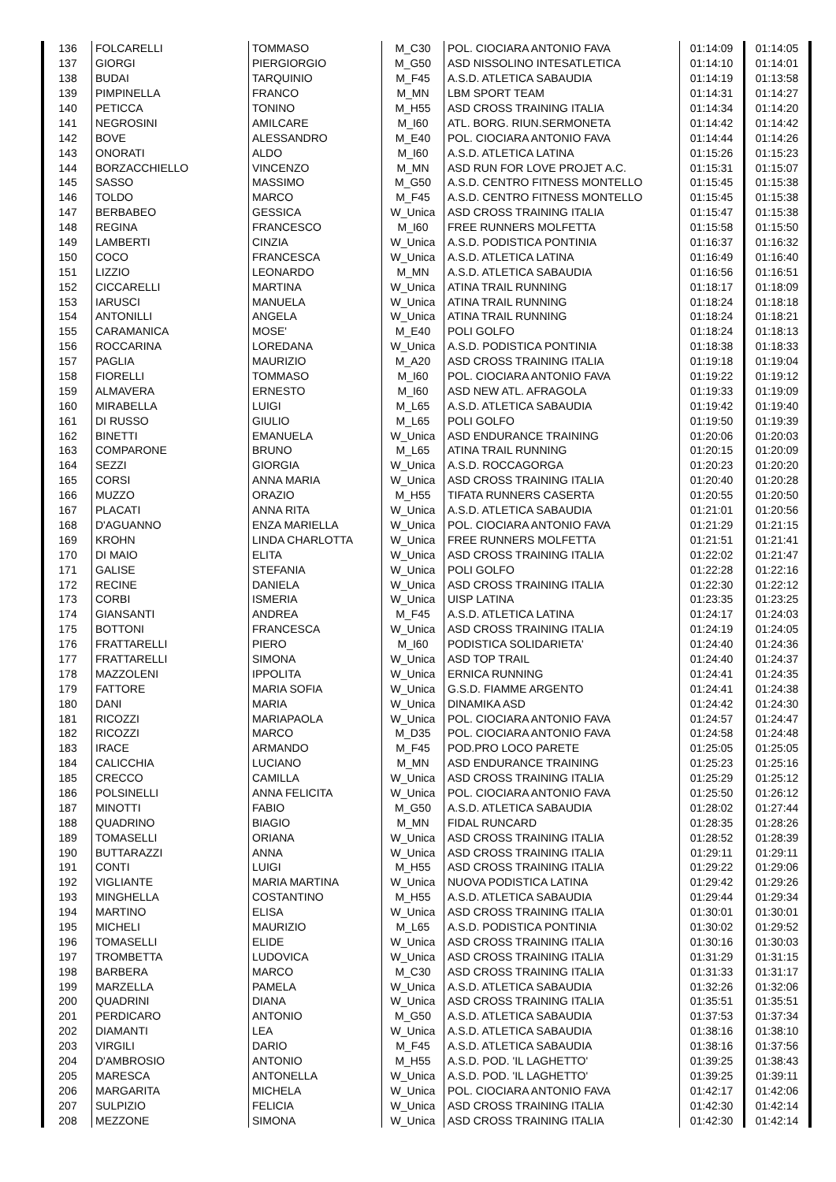| 136 | FOLCARELLI | TOMMASO | M_C30 | POL. CIOCIARA ANTONIO FAVA | 01:14:09 | 01:14:05 |
| 137 | GIORGI | PIERGIORGIO | M_G50 | ASD NISSOLINO INTESATLETICA | 01:14:10 | 01:14:01 |
| 138 | BUDAI | TARQUINIO | M_F45 | A.S.D. ATLETICA SABAUDIA | 01:14:19 | 01:13:58 |
| 139 | PIMPINELLA | FRANCO | M_MN | LBM SPORT TEAM | 01:14:31 | 01:14:27 |
| 140 | PETICCA | TONINO | M_H55 | ASD CROSS TRAINING ITALIA | 01:14:34 | 01:14:20 |
| 141 | NEGROSINI | AMILCARE | M_I60 | ATL. BORG. RIUN.SERMONETA | 01:14:42 | 01:14:42 |
| 142 | BOVE | ALESSANDRO | M_E40 | POL. CIOCIARA ANTONIO FAVA | 01:14:44 | 01:14:26 |
| 143 | ONORATI | ALDO | M_I60 | A.S.D. ATLETICA LATINA | 01:15:26 | 01:15:23 |
| 144 | BORZACCHIELLO | VINCENZO | M_MN | ASD RUN FOR LOVE PROJET A.C. | 01:15:31 | 01:15:07 |
| 145 | SASSO | MASSIMO | M_G50 | A.S.D. CENTRO FITNESS MONTELLO | 01:15:45 | 01:15:38 |
| 146 | TOLDO | MARCO | M_F45 | A.S.D. CENTRO FITNESS MONTELLO | 01:15:45 | 01:15:38 |
| 147 | BERBABEO | GESSICA | W_Unica | ASD CROSS TRAINING ITALIA | 01:15:47 | 01:15:38 |
| 148 | REGINA | FRANCESCO | M_I60 | FREE RUNNERS MOLFETTA | 01:15:58 | 01:15:50 |
| 149 | LAMBERTI | CINZIA | W_Unica | A.S.D. PODISTICA PONTINIA | 01:16:37 | 01:16:32 |
| 150 | COCO | FRANCESCA | W_Unica | A.S.D. ATLETICA LATINA | 01:16:49 | 01:16:40 |
| 151 | LIZZIO | LEONARDO | M_MN | A.S.D. ATLETICA SABAUDIA | 01:16:56 | 01:16:51 |
| 152 | CICCARELLI | MARTINA | W_Unica | ATINA TRAIL RUNNING | 01:18:17 | 01:18:09 |
| 153 | IARUSCI | MANUELA | W_Unica | ATINA TRAIL RUNNING | 01:18:24 | 01:18:18 |
| 154 | ANTONILLI | ANGELA | W_Unica | ATINA TRAIL RUNNING | 01:18:24 | 01:18:21 |
| 155 | CARAMANICA | MOSE' | M_E40 | POLI GOLFO | 01:18:24 | 01:18:13 |
| 156 | ROCCARINA | LOREDANA | W_Unica | A.S.D. PODISTICA PONTINIA | 01:18:38 | 01:18:33 |
| 157 | PAGLIA | MAURIZIO | M_A20 | ASD CROSS TRAINING ITALIA | 01:19:18 | 01:19:04 |
| 158 | FIORELLI | TOMMASO | M_I60 | POL. CIOCIARA ANTONIO FAVA | 01:19:22 | 01:19:12 |
| 159 | ALMAVERA | ERNESTO | M_I60 | ASD NEW ATL. AFRAGOLA | 01:19:33 | 01:19:09 |
| 160 | MIRABELLA | LUIGI | M_L65 | A.S.D. ATLETICA SABAUDIA | 01:19:42 | 01:19:40 |
| 161 | DI RUSSO | GIULIO | M_L65 | POLI GOLFO | 01:19:50 | 01:19:39 |
| 162 | BINETTI | EMANUELA | W_Unica | ASD ENDURANCE TRAINING | 01:20:06 | 01:20:03 |
| 163 | COMPARONE | BRUNO | M_L65 | ATINA TRAIL RUNNING | 01:20:15 | 01:20:09 |
| 164 | SEZZI | GIORGIA | W_Unica | A.S.D. ROCCAGORGA | 01:20:23 | 01:20:20 |
| 165 | CORSI | ANNA MARIA | W_Unica | ASD CROSS TRAINING ITALIA | 01:20:40 | 01:20:28 |
| 166 | MUZZO | ORAZIO | M_H55 | TIFATA RUNNERS CASERTA | 01:20:55 | 01:20:50 |
| 167 | PLACATI | ANNA RITA | W_Unica | A.S.D. ATLETICA SABAUDIA | 01:21:01 | 01:20:56 |
| 168 | D'AGUANNO | ENZA MARIELLA | W_Unica | POL. CIOCIARA ANTONIO FAVA | 01:21:29 | 01:21:15 |
| 169 | KROHN | LINDA CHARLOTTA | W_Unica | FREE RUNNERS MOLFETTA | 01:21:51 | 01:21:41 |
| 170 | DI MAIO | ELITA | W_Unica | ASD CROSS TRAINING ITALIA | 01:22:02 | 01:21:47 |
| 171 | GALISE | STEFANIA | W_Unica | POLI GOLFO | 01:22:28 | 01:22:16 |
| 172 | RECINE | DANIELA | W_Unica | ASD CROSS TRAINING ITALIA | 01:22:30 | 01:22:12 |
| 173 | CORBI | ISMERIA | W_Unica | UISP LATINA | 01:23:35 | 01:23:25 |
| 174 | GIANSANTI | ANDREA | M_F45 | A.S.D. ATLETICA LATINA | 01:24:17 | 01:24:03 |
| 175 | BOTTONI | FRANCESCA | W_Unica | ASD CROSS TRAINING ITALIA | 01:24:19 | 01:24:05 |
| 176 | FRATTARELLI | PIERO | M_I60 | PODISTICA SOLIDARIETA' | 01:24:40 | 01:24:36 |
| 177 | FRATTARELLI | SIMONA | W_Unica | ASD TOP TRAIL | 01:24:40 | 01:24:37 |
| 178 | MAZZOLENI | IPPOLITA | W_Unica | ERNICA RUNNING | 01:24:41 | 01:24:35 |
| 179 | FATTORE | MARIA SOFIA | W_Unica | G.S.D. FIAMME ARGENTO | 01:24:41 | 01:24:38 |
| 180 | DANI | MARIA | W_Unica | DINAMIKA ASD | 01:24:42 | 01:24:30 |
| 181 | RICOZZI | MARIAPAOLA | W_Unica | POL. CIOCIARA ANTONIO FAVA | 01:24:57 | 01:24:47 |
| 182 | RICOZZI | MARCO | M_D35 | POL. CIOCIARA ANTONIO FAVA | 01:24:58 | 01:24:48 |
| 183 | IRACE | ARMANDO | M_F45 | POD.PRO LOCO PARETE | 01:25:05 | 01:25:05 |
| 184 | CALICCHIA | LUCIANO | M_MN | ASD ENDURANCE TRAINING | 01:25:23 | 01:25:16 |
| 185 | CRECCO | CAMILLA | W_Unica | ASD CROSS TRAINING ITALIA | 01:25:29 | 01:25:12 |
| 186 | POLSINELLI | ANNA FELICITA | W_Unica | POL. CIOCIARA ANTONIO FAVA | 01:25:50 | 01:26:12 |
| 187 | MINOTTI | FABIO | M_G50 | A.S.D. ATLETICA SABAUDIA | 01:28:02 | 01:27:44 |
| 188 | QUADRINO | BIAGIO | M_MN | FIDAL RUNCARD | 01:28:35 | 01:28:26 |
| 189 | TOMASELLI | ORIANA | W_Unica | ASD CROSS TRAINING ITALIA | 01:28:52 | 01:28:39 |
| 190 | BUTTARAZZI | ANNA | W_Unica | ASD CROSS TRAINING ITALIA | 01:29:11 | 01:29:11 |
| 191 | CONTI | LUIGI | M_H55 | ASD CROSS TRAINING ITALIA | 01:29:22 | 01:29:06 |
| 192 | VIGLIANTE | MARIA MARTINA | W_Unica | NUOVA PODISTICA LATINA | 01:29:42 | 01:29:26 |
| 193 | MINGHELLA | COSTANTINO | M_H55 | A.S.D. ATLETICA SABAUDIA | 01:29:44 | 01:29:34 |
| 194 | MARTINO | ELISA | W_Unica | ASD CROSS TRAINING ITALIA | 01:30:01 | 01:30:01 |
| 195 | MICHELI | MAURIZIO | M_L65 | A.S.D. PODISTICA PONTINIA | 01:30:02 | 01:29:52 |
| 196 | TOMASELLI | ELIDE | W_Unica | ASD CROSS TRAINING ITALIA | 01:30:16 | 01:30:03 |
| 197 | TROMBETTA | LUDOVICA | W_Unica | ASD CROSS TRAINING ITALIA | 01:31:29 | 01:31:15 |
| 198 | BARBERA | MARCO | M_C30 | ASD CROSS TRAINING ITALIA | 01:31:33 | 01:31:17 |
| 199 | MARZELLA | PAMELA | W_Unica | A.S.D. ATLETICA SABAUDIA | 01:32:26 | 01:32:06 |
| 200 | QUADRINI | DIANA | W_Unica | ASD CROSS TRAINING ITALIA | 01:35:51 | 01:35:51 |
| 201 | PERDICARO | ANTONIO | M_G50 | A.S.D. ATLETICA SABAUDIA | 01:37:53 | 01:37:34 |
| 202 | DIAMANTI | LEA | W_Unica | A.S.D. ATLETICA SABAUDIA | 01:38:16 | 01:38:10 |
| 203 | VIRGILI | DARIO | M_F45 | A.S.D. ATLETICA SABAUDIA | 01:38:16 | 01:37:56 |
| 204 | D'AMBROSIO | ANTONIO | M_H55 | A.S.D. POD. 'IL LAGHETTO' | 01:39:25 | 01:38:43 |
| 205 | MARESCA | ANTONELLA | W_Unica | A.S.D. POD. 'IL LAGHETTO' | 01:39:25 | 01:39:11 |
| 206 | MARGARITA | MICHELA | W_Unica | POL. CIOCIARA ANTONIO FAVA | 01:42:17 | 01:42:06 |
| 207 | SULPIZIO | FELICIA | W_Unica | ASD CROSS TRAINING ITALIA | 01:42:30 | 01:42:14 |
| 208 | MEZZONE | SIMONA | W_Unica | ASD CROSS TRAINING ITALIA | 01:42:30 | 01:42:14 |